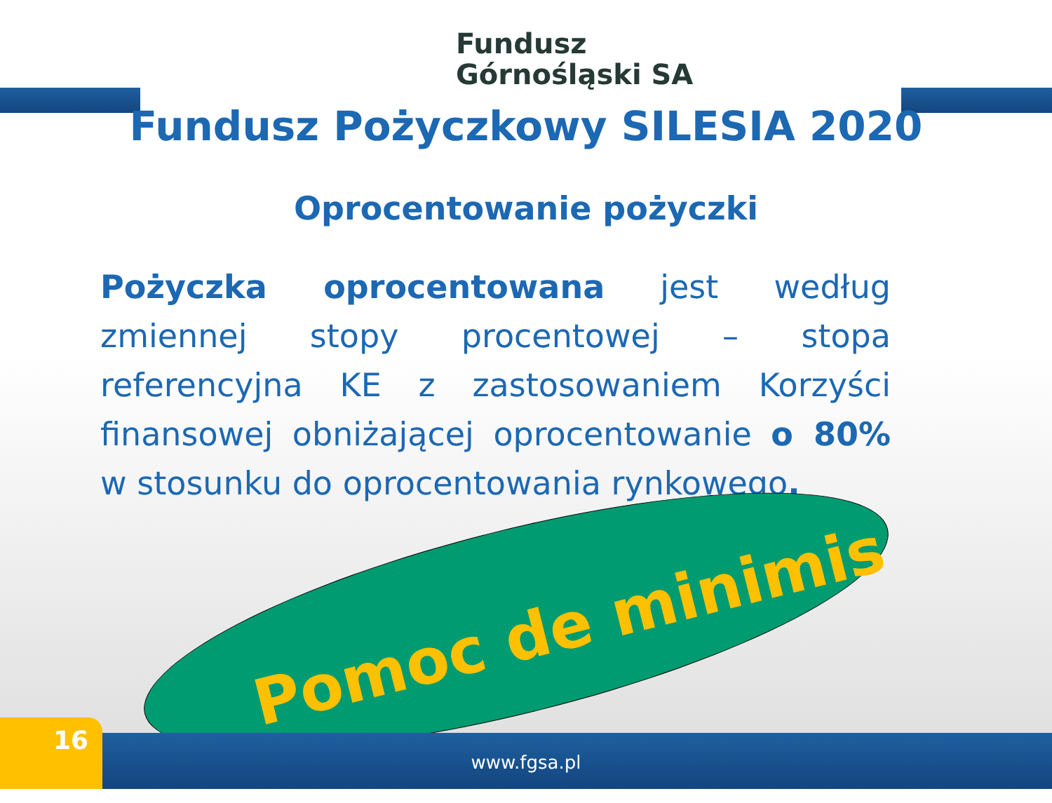Fundusz
Górnośląski SA
Fundusz Pożyczkowy SILESIA 2020
Oprocentowanie pożyczki
Pożyczka oprocentowana jest według zmiennej stopy procentowej – stopa referencyjna KE z zastosowaniem Korzyści finansowej obniżającej oprocentowanie o 80% w stosunku do oprocentowania rynkowego.
Pomoc de minimis
www.fgsa.pl 16